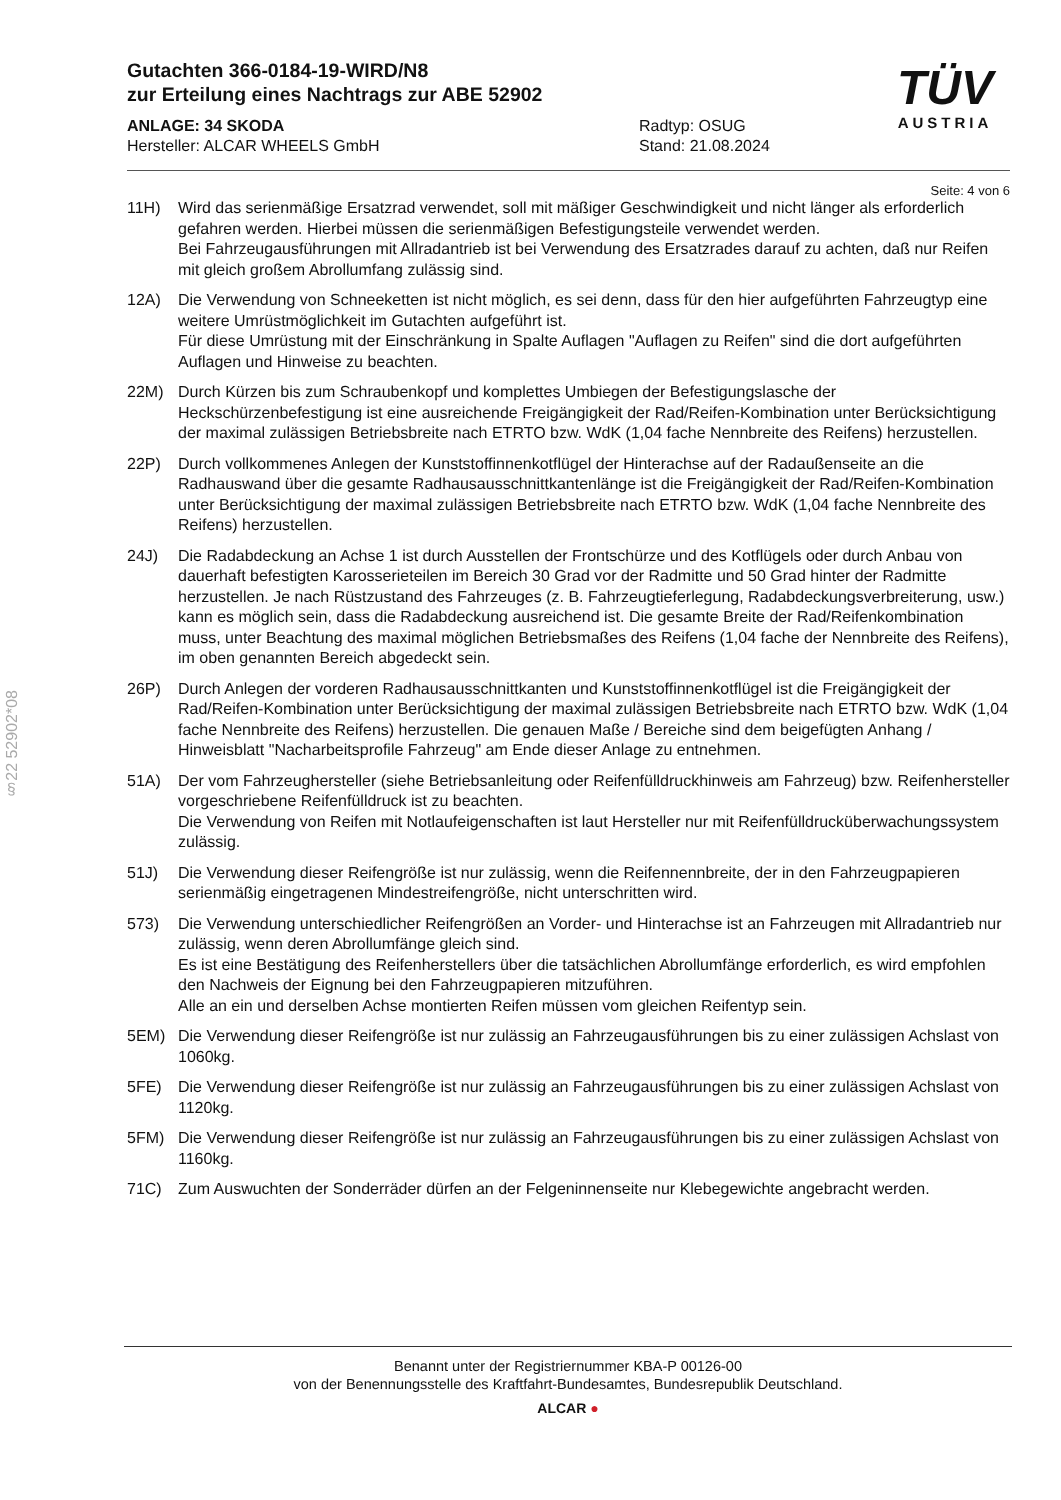§22 52902*08
TÜV
AUSTRIA
Gutachten 366-0184-19-WIRD/N8
zur Erteilung eines Nachtrags zur ABE 52902
ANLAGE: 34 SKODA
Hersteller: ALCAR WHEELS GmbH
Radtyp: OSUG
Stand: 21.08.2024
Seite: 4 von 6
11H) Wird das serienmäßige Ersatzrad verwendet, soll mit mäßiger Geschwindigkeit und nicht länger als erforderlich gefahren werden. Hierbei müssen die serienmäßigen Befestigungsteile verwendet werden.
Bei Fahrzeugausführungen mit Allradantrieb ist bei Verwendung des Ersatzrades darauf zu achten, daß nur Reifen mit gleich großem Abrollumfang zulässig sind.
12A) Die Verwendung von Schneeketten ist nicht möglich, es sei denn, dass für den hier aufgeführten Fahrzeugtyp eine weitere Umrüstmöglichkeit im Gutachten aufgeführt ist.
Für diese Umrüstung mit der Einschränkung in Spalte Auflagen "Auflagen zu Reifen" sind die dort aufgeführten Auflagen und Hinweise zu beachten.
22M) Durch Kürzen bis zum Schraubenkopf und komplettes Umbiegen der Befestigungslasche der Heckschürzenbefestigung ist eine ausreichende Freigängigkeit der Rad/Reifen-Kombination unter Berücksichtigung der maximal zulässigen Betriebsbreite nach ETRTO bzw. WdK (1,04 fache Nennbreite des Reifens) herzustellen.
22P) Durch vollkommenes Anlegen der Kunststoffinnenkotflügel der Hinterachse auf der Radaußenseite an die Radhauswand über die gesamte Radhausausschnittkantenlänge ist die Freigängigkeit der Rad/Reifen-Kombination unter Berücksichtigung der maximal zulässigen Betriebsbreite nach ETRTO bzw. WdK (1,04 fache Nennbreite des Reifens) herzustellen.
24J) Die Radabdeckung an Achse 1 ist durch Ausstellen der Frontschürze und des Kotflügels oder durch Anbau von dauerhaft befestigten Karosserieteilen im Bereich 30 Grad vor der Radmitte und 50 Grad hinter der Radmitte herzustellen. Je nach Rüstzustand des Fahrzeuges (z. B. Fahrzeugtieferlegung, Radabdeckungsverbreiterung, usw.) kann es möglich sein, dass die Radabdeckung ausreichend ist. Die gesamte Breite der Rad/Reifenkombination muss, unter Beachtung des maximal möglichen Betriebsmaßes des Reifens (1,04 fache der Nennbreite des Reifens), im oben genannten Bereich abgedeckt sein.
26P) Durch Anlegen der vorderen Radhausausschnittkanten und Kunststoffinnenkotflügel ist die Freigängigkeit der Rad/Reifen-Kombination unter Berücksichtigung der maximal zulässigen Betriebsbreite nach ETRTO bzw. WdK (1,04 fache Nennbreite des Reifens) herzustellen. Die genauen Maße / Bereiche sind dem beigefügten Anhang / Hinweisblatt "Nacharbeitsprofile Fahrzeug" am Ende dieser Anlage zu entnehmen.
51A) Der vom Fahrzeughersteller (siehe Betriebsanleitung oder Reifenfülldruckhinweis am Fahrzeug) bzw. Reifenhersteller vorgeschriebene Reifenfülldruck ist zu beachten.
Die Verwendung von Reifen mit Notlaufeigenschaften ist laut Hersteller nur mit Reifenfülldrucküberwachungssystem zulässig.
51J) Die Verwendung dieser Reifengröße ist nur zulässig, wenn die Reifennennbreite, der in den Fahrzeugpapieren serienmäßig eingetragenen Mindestreifengröße, nicht unterschritten wird.
573) Die Verwendung unterschiedlicher Reifengrößen an Vorder- und Hinterachse ist an Fahrzeugen mit Allradantrieb nur zulässig, wenn deren Abrollumfänge gleich sind.
Es ist eine Bestätigung des Reifenherstellers über die tatsächlichen Abrollumfänge erforderlich, es wird empfohlen den Nachweis der Eignung bei den Fahrzeugpapieren mitzuführen.
Alle an ein und derselben Achse montierten Reifen müssen vom gleichen Reifentyp sein.
5EM) Die Verwendung dieser Reifengröße ist nur zulässig an Fahrzeugausführungen bis zu einer zulässigen Achslast von 1060kg.
5FE) Die Verwendung dieser Reifengröße ist nur zulässig an Fahrzeugausführungen bis zu einer zulässigen Achslast von 1120kg.
5FM) Die Verwendung dieser Reifengröße ist nur zulässig an Fahrzeugausführungen bis zu einer zulässigen Achslast von 1160kg.
71C) Zum Auswuchten der Sonderräder dürfen an der Felgeninnenseite nur Klebegewichte angebracht werden.
Benannt unter der Registriernummer KBA-P 00126-00
von der Benennungsstelle des Kraftfahrt-Bundesamtes, Bundesrepublik Deutschland.
ALCAR ●